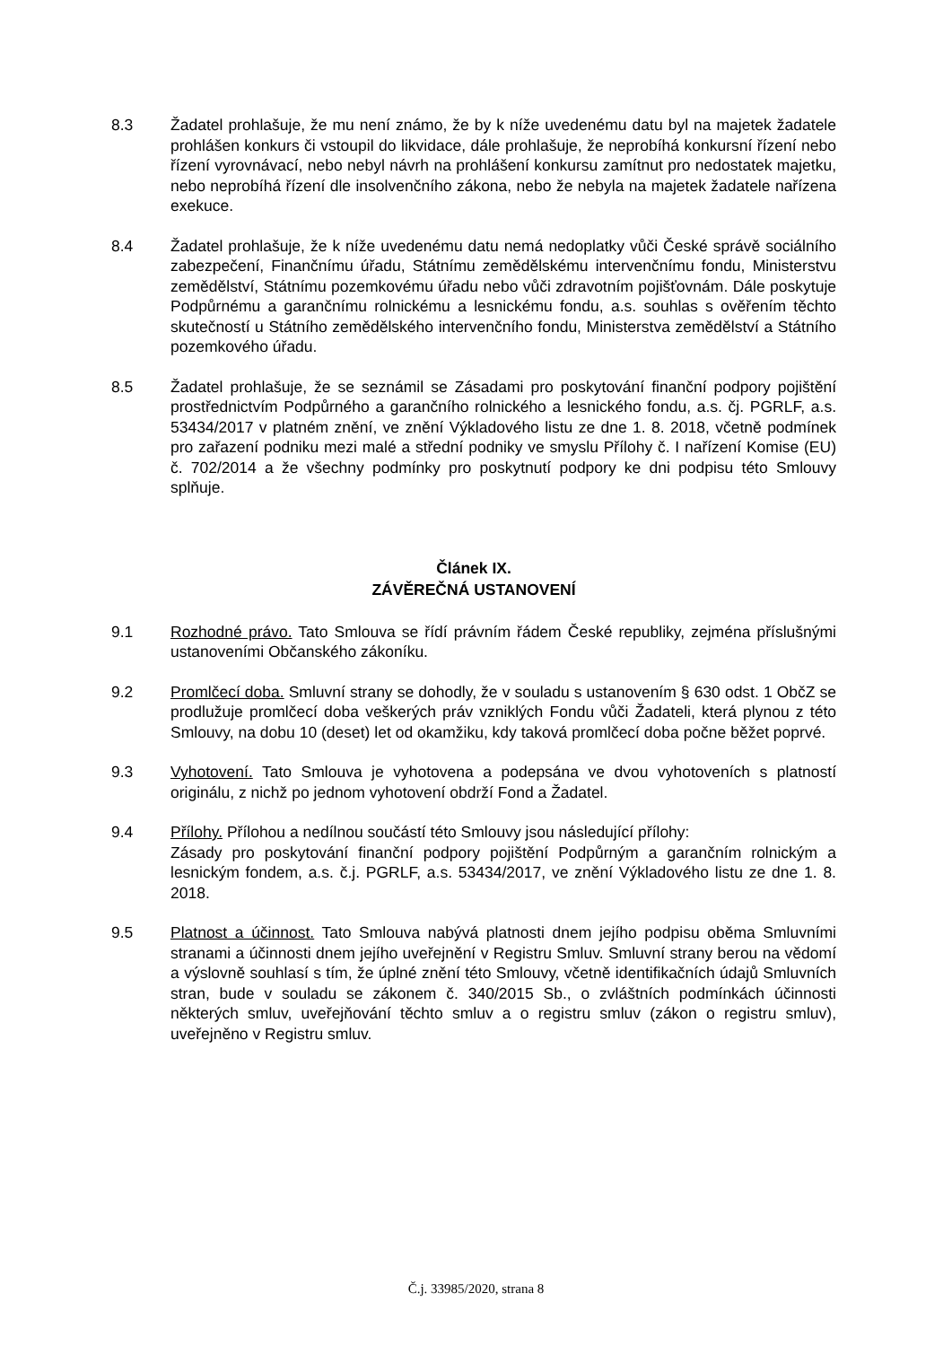8.3 Žadatel prohlašuje, že mu není známo, že by k níže uvedenému datu byl na majetek žadatele prohlášen konkurs či vstoupil do likvidace, dále prohlašuje, že neprobíhá konkursní řízení nebo řízení vyrovnávací, nebo nebyl návrh na prohlášení konkursu zamítnut pro nedostatek majetku, nebo neprobíhá řízení dle insolvenčního zákona, nebo že nebyla na majetek žadatele nařízena exekuce.
8.4 Žadatel prohlašuje, že k níže uvedenému datu nemá nedoplatky vůči České správě sociálního zabezpečení, Finančnímu úřadu, Státnímu zemědělskému intervenčnímu fondu, Ministerstvu zemědělství, Státnímu pozemkovému úřadu nebo vůči zdravotním pojišťovnám. Dále poskytuje Podpůrnému a garančnímu rolnickému a lesnickému fondu, a.s. souhlas s ověřením těchto skutečností u Státního zemědělského intervenčního fondu, Ministerstva zemědělství a Státního pozemkového úřadu.
8.5 Žadatel prohlašuje, že se seznámil se Zásadami pro poskytování finanční podpory pojištění prostřednictvím Podpůrného a garančního rolnického a lesnického fondu, a.s. čj. PGRLF, a.s. 53434/2017 v platném znění, ve znění Výkladového listu ze dne 1. 8. 2018, včetně podmínek pro zařazení podniku mezi malé a střední podniky ve smyslu Přílohy č. I nařízení Komise (EU) č. 702/2014 a že všechny podmínky pro poskytnutí podpory ke dni podpisu této Smlouvy splňuje.
Článek IX.
ZÁVĚREČNÁ USTANOVENÍ
9.1 Rozhodné právo. Tato Smlouva se řídí právním řádem České republiky, zejména příslušnými ustanoveními Občanského zákoníku.
9.2 Promlčecí doba. Smluvní strany se dohodly, že v souladu s ustanovením § 630 odst. 1 ObčZ se prodlužuje promlčecí doba veškerých práv vzniklých Fondu vůči Žadateli, která plynou z této Smlouvy, na dobu 10 (deset) let od okamžiku, kdy taková promlčecí doba počne běžet poprvé.
9.3 Vyhotovení. Tato Smlouva je vyhotovena a podepsána ve dvou vyhotoveních s platností originálu, z nichž po jednom vyhotovení obdrží Fond a Žadatel.
9.4 Přílohy. Přílohou a nedílnou součástí této Smlouvy jsou následující přílohy:
Zásady pro poskytování finanční podpory pojištění Podpůrným a garančním rolnickým a lesnickým fondem, a.s. č.j. PGRLF, a.s. 53434/2017, ve znění Výkladového listu ze dne 1. 8. 2018.
9.5 Platnost a účinnost. Tato Smlouva nabývá platnosti dnem jejího podpisu oběma Smluvními stranami a účinnosti dnem jejího uveřejnění v Registru Smluv. Smluvní strany berou na vědomí a výslovně souhlasí s tím, že úplné znění této Smlouvy, včetně identifikačních údajů Smluvních stran, bude v souladu se zákonem č. 340/2015 Sb., o zvláštních podmínkách účinnosti některých smluv, uveřejňování těchto smluv a o registru smluv (zákon o registru smluv), uveřejněno v Registru smluv.
Č.j. 33985/2020, strana 8